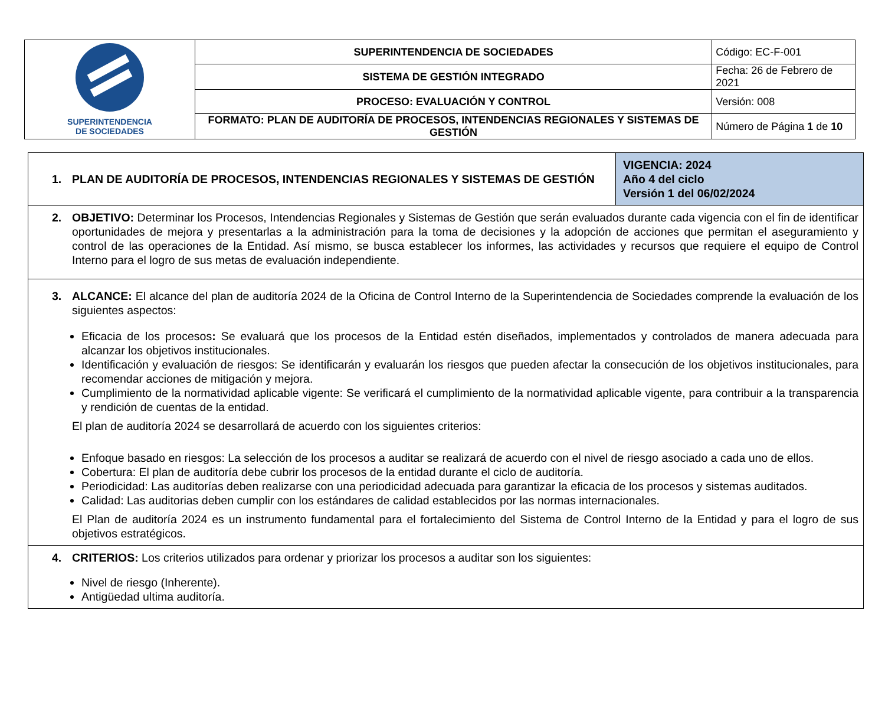| SUPERINTENDENCIA DE SOCIEDADES | SUPERINTENDENCIA DE SOCIEDADES | Código: EC-F-001 |
| | SISTEMA DE GESTIÓN INTEGRADO | Fecha: 26 de Febrero de 2021 |
| | PROCESO: EVALUACIÓN Y CONTROL | Versión: 008 |
| | FORMATO: PLAN DE AUDITORÍA DE PROCESOS, INTENDENCIAS REGIONALES Y SISTEMAS DE GESTIÓN | Número de Página 1 de 10 |
| 1. PLAN DE AUDITORÍA DE PROCESOS, INTENDENCIAS REGIONALES Y SISTEMAS DE GESTIÓN | VIGENCIA: 2024 Año 4 del ciclo Versión 1 del 06/02/2024 |
| 2. OBJETIVO: Determinar los Procesos, Intendencias Regionales y Sistemas de Gestión que serán evaluados durante cada vigencia con el fin de identificar oportunidades de mejora y presentarlas a la administración para la toma de decisiones y la adopción de acciones que permitan el aseguramiento y control de las operaciones de la Entidad. Así mismo, se busca establecer los informes, las actividades y recursos que requiere el equipo de Control Interno para el logro de sus metas de evaluación independiente. | |
| 3. ALCANCE: El alcance del plan de auditoría 2024 de la Oficina de Control Interno de la Superintendencia de Sociedades comprende la evaluación de los siguientes aspectos: Eficacia de los procesos : Se evaluará que los procesos de la Entidad estén diseñados, implementados y controlados de manera adecuada para alcanzar los objetivos institucionales. Identificación y evaluación de riesgos: Se identificarán y evaluarán los riesgos que pueden afectar la consecución de los objetivos institucionales, para recomendar acciones de mitigación y mejora. Cumplimiento de la normatividad aplicable vigente: Se verificará el cumplimiento de la normatividad aplicable vigente, para contribuir a la transparencia y rendición de cuentas de la entidad. El plan de auditoría 2024 se desarrollará de acuerdo con los siguientes criterios: Enfoque basado en riesgos: La selección de los procesos a auditar se realizará de acuerdo con el nivel de riesgo asociado a cada uno de ellos. Cobertura: El plan de auditoría debe cubrir los procesos de la entidad durante el ciclo de auditoría. Periodicidad: Las auditorías deben realizarse con una periodicidad adecuada para garantizar la eficacia de los procesos y sistemas auditados. Calidad: Las auditorias deben cumplir con los estándares de calidad establecidos por las normas internacionales. El Plan de auditoría 2024 es un instrumento fundamental para el fortalecimiento del Sistema de Control Interno de la Entidad y para el logro de sus objetivos estratégicos. | |
| 4. CRITERIOS: Los criterios utilizados para ordenar y priorizar los procesos a auditar son los siguientes: Nivel de riesgo (Inherente). Antigüedad ultima auditoría. | |